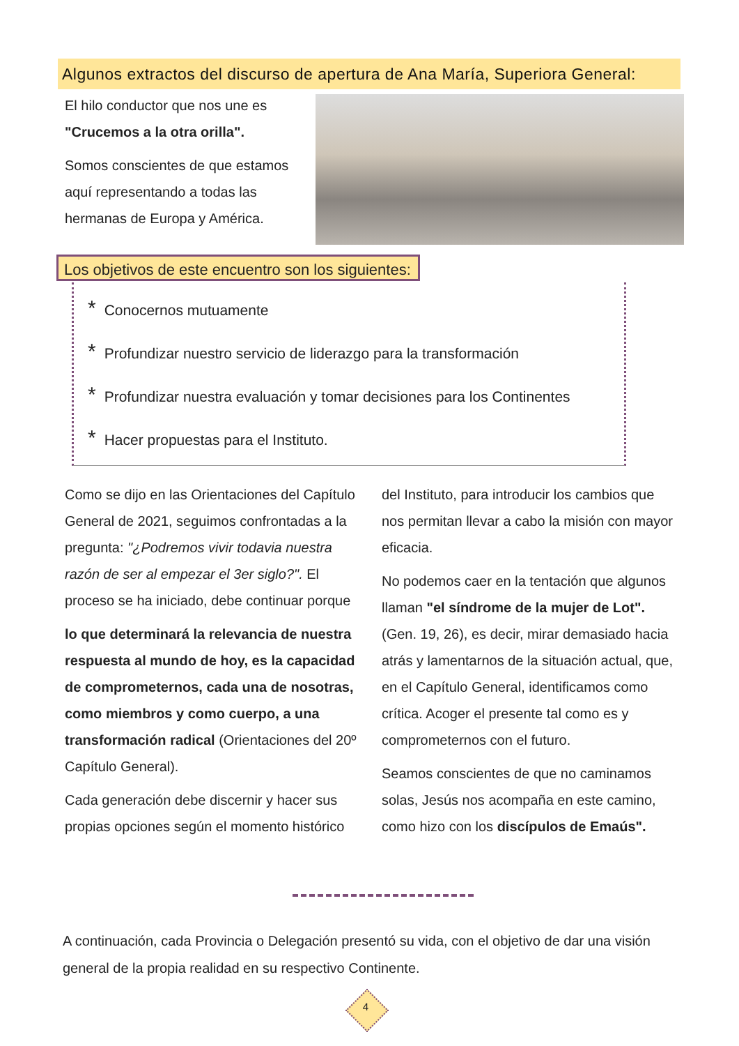Algunos extractos del discurso de apertura de Ana María, Superiora General:
El hilo conductor que nos une es "Crucemos a la otra orilla".
Somos conscientes de que estamos aquí representando a todas las hermanas de Europa y América.
Los objetivos de este encuentro son los siguientes:
* Conocernos mutuamente
* Profundizar nuestro servicio de liderazgo para la transformación
* Profundizar nuestra evaluación y tomar decisiones para los Continentes
* Hacer propuestas para el Instituto.
Como se dijo en las Orientaciones del Capítulo General de 2021, seguimos confrontadas a la pregunta: "¿Podremos vivir todavia nuestra razón de ser al empezar el 3er siglo?". El proceso se ha iniciado, debe continuar porque
lo que determinará la relevancia de nuestra respuesta al mundo de hoy, es la capacidad de comprometernos, cada una de nosotras, como miembros y como cuerpo, a una transformación radical (Orientaciones del 20º Capítulo General).
Cada generación debe discernir y hacer sus propias opciones según el momento histórico
del Instituto, para introducir los cambios que nos permitan llevar a cabo la misión con mayor eficacia.
No podemos caer en la tentación que algunos llaman "el síndrome de la mujer de Lot". (Gen. 19, 26), es decir, mirar demasiado hacia atrás y lamentarnos de la situación actual, que, en el Capítulo General, identificamos como crítica. Acoger el presente tal como es y comprometernos con el futuro.
Seamos conscientes de que no caminamos solas, Jesús nos acompaña en este camino, como hizo con los discípulos de Emaús".
A continuación, cada Provincia o Delegación presentó su vida, con el objetivo de dar una visión general de la propia realidad en su respectivo Continente.
4